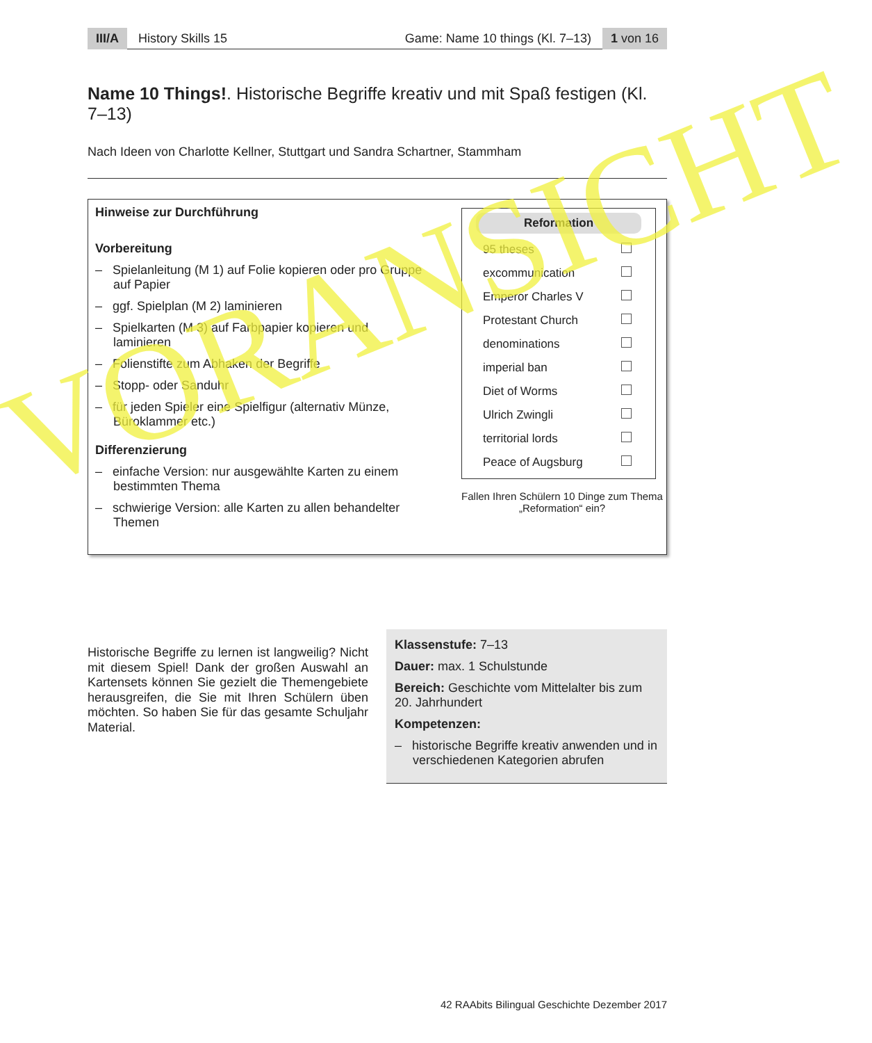III/A History Skills 15 Game: Name 10 things (Kl. 7–13) 1 von 16
Name 10 Things!. Historische Begriffe kreativ und mit Spaß festigen (Kl. 7–13)
Nach Ideen von Charlotte Kellner, Stuttgart und Sandra Schartner, Stammham
Hinweise zur Durchführung
Vorbereitung
– Spielanleitung (M 1) auf Folie kopieren oder pro Gruppe auf Papier
– ggf. Spielplan (M 2) laminieren
– Spielkarten (M 3) auf Farbpapier kopieren und laminieren
– Folienstifte zum Abhaken der Begriffe
– Stopp- oder Sanduhr
– für jeden Spieler eine Spielfigur (alternativ Münze, Büroklammer etc.)
Differenzierung
– einfache Version: nur ausgewählte Karten zu einem bestimmten Thema
– schwierige Version: alle Karten zu allen behandelter Themen
Reformation
95 theses
excommunication
Emperor Charles V
Protestant Church
denominations
imperial ban
Diet of Worms
Ulrich Zwingli
territorial lords
Peace of Augsburg
Fallen Ihren Schülern 10 Dinge zum Thema „Reformation“ ein?
Historische Begriffe zu lernen ist langweilig? Nicht mit diesem Spiel! Dank der großen Auswahl an Kartensets können Sie gezielt die Themengebiete herausgreifen, die Sie mit Ihren Schülern üben möchten. So haben Sie für das gesamte Schuljahr Material.
Klassenstufe: 7–13
Dauer: max. 1 Schulstunde
Bereich: Geschichte vom Mittelalter bis zum 20. Jahrhundert
Kompetenzen:
– historische Begriffe kreativ anwenden und in verschiedenen Kategorien abrufen
42 RAAbits Bilingual Geschichte Dezember 2017
VORANSICHT